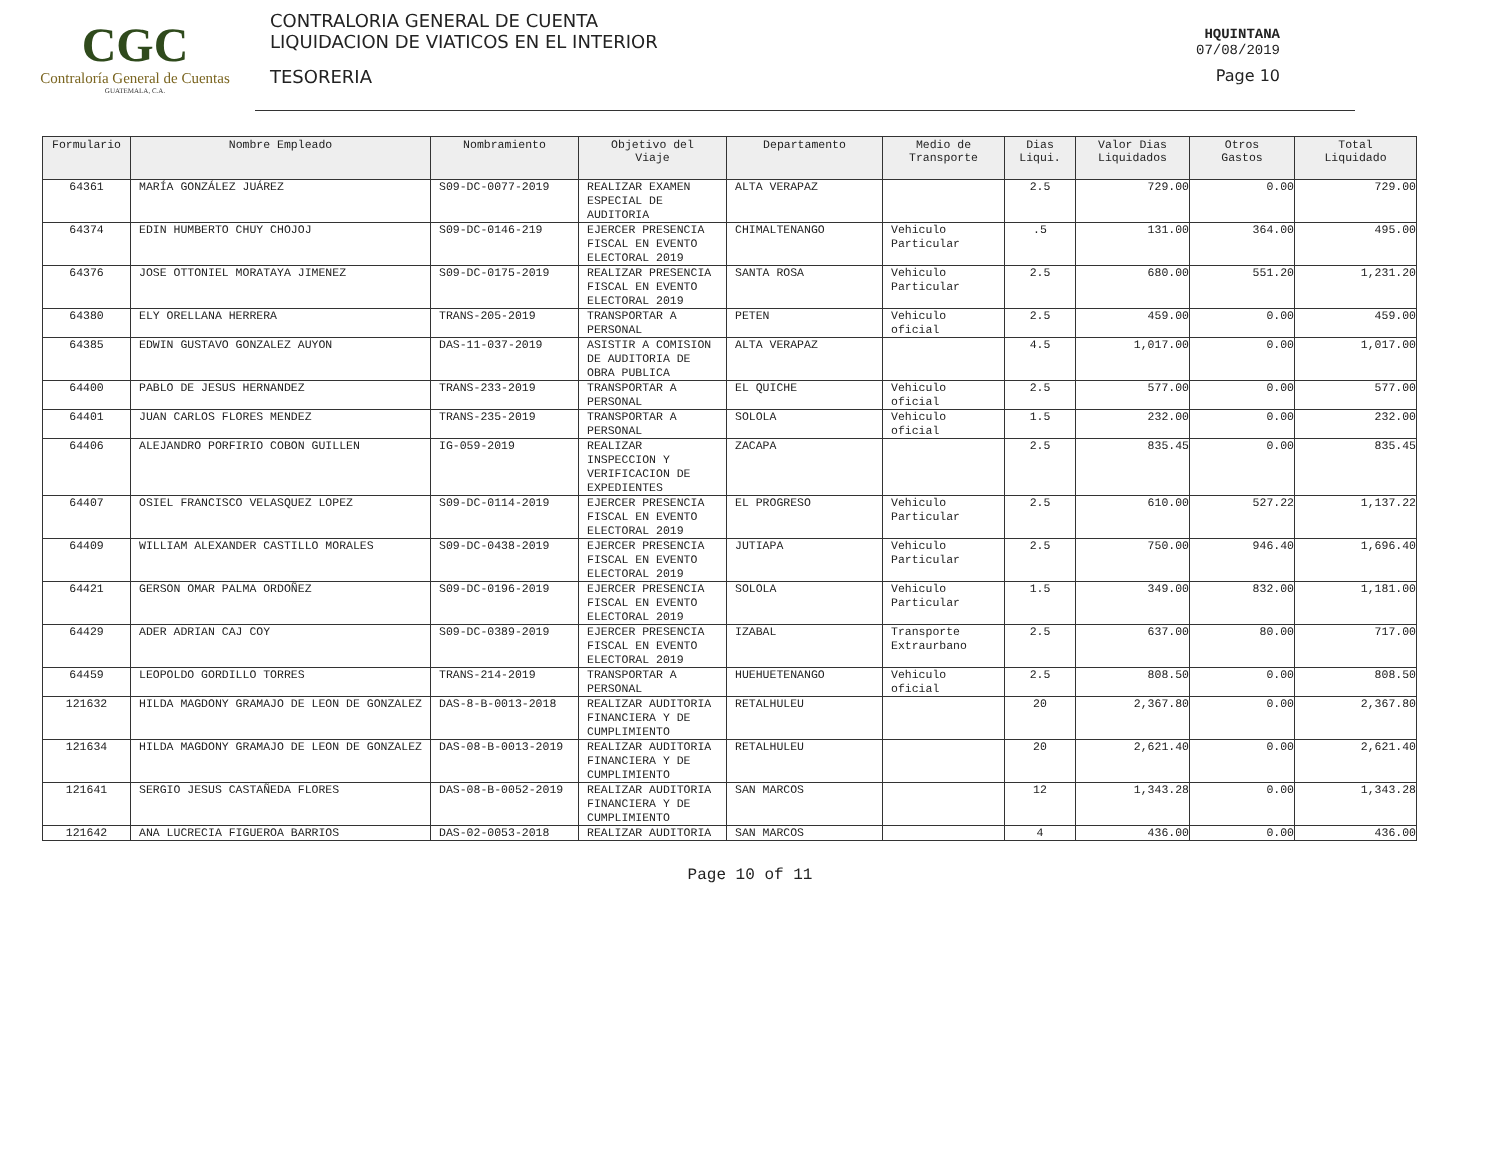CGC
Contraloría General de Cuentas
GUATEMALA, C.A.
CONTRALORIA GENERAL DE CUENTA
LIQUIDACION DE VIATICOS EN EL INTERIOR
TESORERIA
HQUINTANA
07/08/2019
Page 10
| Formulario | Nombre Empleado | Nombramiento | Objetivo del Viaje | Departamento | Medio de Transporte | Dias Liqui. | Valor Dias Liquidados | Otros Gastos | Total Liquidado |
| --- | --- | --- | --- | --- | --- | --- | --- | --- | --- |
| 64361 | MARÍA GONZÁLEZ JUÁREZ | S09-DC-0077-2019 | REALIZAR EXAMEN ESPECIAL DE AUDITORIA | ALTA VERAPAZ | | 2.5 | 729.00 | 0.00 | 729.00 |
| 64374 | EDIN HUMBERTO CHUY CHOJOJ | S09-DC-0146-219 | EJERCER PRESENCIA FISCAL EN EVENTO ELECTORAL 2019 | CHIMALTENANGO | Vehiculo Particular | .5 | 131.00 | 364.00 | 495.00 |
| 64376 | JOSE OTTONIEL MORATAYA JIMENEZ | S09-DC-0175-2019 | REALIZAR PRESENCIA FISCAL EN EVENTO ELECTORAL 2019 | SANTA ROSA | Vehiculo Particular | 2.5 | 680.00 | 551.20 | 1,231.20 |
| 64380 | ELY ORELLANA HERRERA | TRANS-205-2019 | TRANSPORTAR A PERSONAL | PETEN | Vehiculo oficial | 2.5 | 459.00 | 0.00 | 459.00 |
| 64385 | EDWIN GUSTAVO GONZALEZ AUYON | DAS-11-037-2019 | ASISTIR A COMISION DE AUDITORIA DE OBRA PUBLICA | ALTA VERAPAZ | | 4.5 | 1,017.00 | 0.00 | 1,017.00 |
| 64400 | PABLO DE JESUS HERNANDEZ | TRANS-233-2019 | TRANSPORTAR A PERSONAL | EL QUICHE | Vehiculo oficial | 2.5 | 577.00 | 0.00 | 577.00 |
| 64401 | JUAN CARLOS FLORES MENDEZ | TRANS-235-2019 | TRANSPORTAR A PERSONAL | SOLOLA | Vehiculo oficial | 1.5 | 232.00 | 0.00 | 232.00 |
| 64406 | ALEJANDRO PORFIRIO COBON GUILLEN | IG-059-2019 | REALIZAR INSPECCION Y VERIFICACION DE EXPEDIENTES | ZACAPA | | 2.5 | 835.45 | 0.00 | 835.45 |
| 64407 | OSIEL FRANCISCO VELASQUEZ LOPEZ | S09-DC-0114-2019 | EJERCER PRESENCIA FISCAL EN EVENTO ELECTORAL 2019 | EL PROGRESO | Vehiculo Particular | 2.5 | 610.00 | 527.22 | 1,137.22 |
| 64409 | WILLIAM ALEXANDER CASTILLO MORALES | S09-DC-0438-2019 | EJERCER PRESENCIA FISCAL EN EVENTO ELECTORAL 2019 | JUTIAPA | Vehiculo Particular | 2.5 | 750.00 | 946.40 | 1,696.40 |
| 64421 | GERSON OMAR PALMA ORDOÑEZ | S09-DC-0196-2019 | EJERCER PRESENCIA FISCAL EN EVENTO ELECTORAL 2019 | SOLOLA | Vehiculo Particular | 1.5 | 349.00 | 832.00 | 1,181.00 |
| 64429 | ADER ADRIAN CAJ COY | S09-DC-0389-2019 | EJERCER PRESENCIA FISCAL EN EVENTO ELECTORAL 2019 | IZABAL | Transporte Extraurbano | 2.5 | 637.00 | 80.00 | 717.00 |
| 64459 | LEOPOLDO GORDILLO TORRES | TRANS-214-2019 | TRANSPORTAR A PERSONAL | HUEHUETENANGO | Vehiculo oficial | 2.5 | 808.50 | 0.00 | 808.50 |
| 121632 | HILDA MAGDONY GRAMAJO DE LEON DE GONZALEZ | DAS-8-B-0013-2018 | REALIZAR AUDITORIA FINANCIERA Y DE CUMPLIMIENTO | RETALHULEU | | 20 | 2,367.80 | 0.00 | 2,367.80 |
| 121634 | HILDA MAGDONY GRAMAJO DE LEON DE GONZALEZ | DAS-08-B-0013-2019 | REALIZAR AUDITORIA FINANCIERA Y DE CUMPLIMIENTO | RETALHULEU | | 20 | 2,621.40 | 0.00 | 2,621.40 |
| 121641 | SERGIO JESUS CASTAÑEDA FLORES | DAS-08-B-0052-2019 | REALIZAR AUDITORIA FINANCIERA Y DE CUMPLIMIENTO | SAN MARCOS | | 12 | 1,343.28 | 0.00 | 1,343.28 |
| 121642 | ANA LUCRECIA FIGUEROA BARRIOS | DAS-02-0053-2018 | REALIZAR AUDITORIA | SAN MARCOS | | 4 | 436.00 | 0.00 | 436.00 |
Page 10 of 11